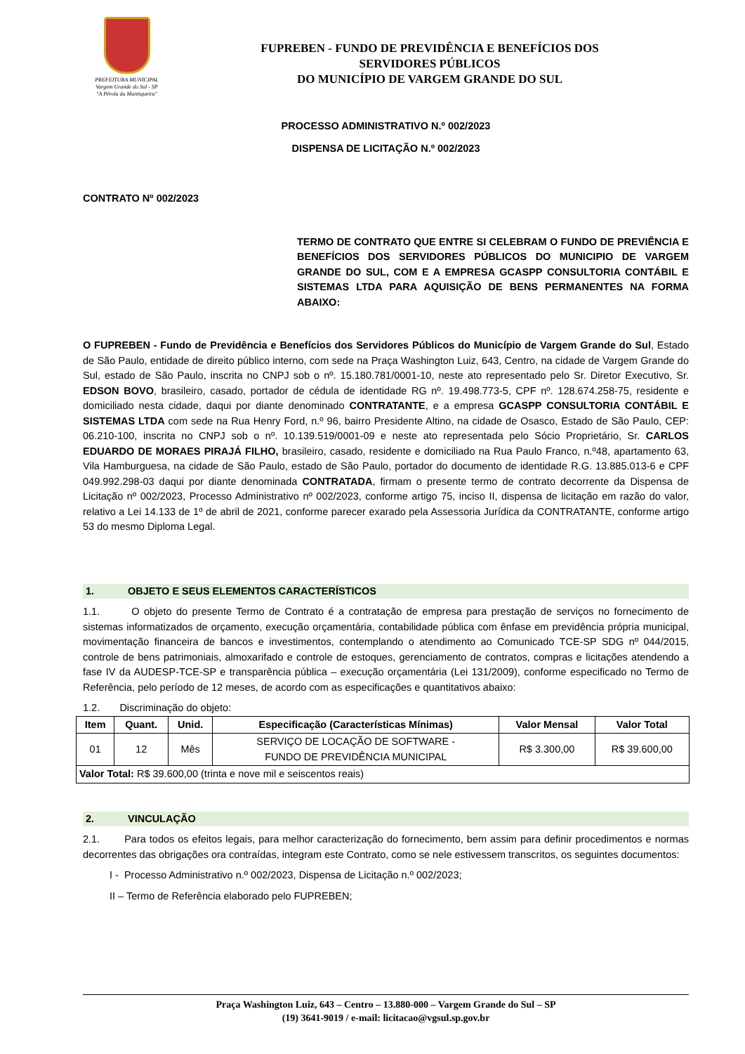PREFEITURA MUNICIPAL
Vargem Grande do Sul - SP
"A Pérola da Mantiqueira"
FUPREBEN - FUNDO DE PREVIDÊNCIA E BENEFÍCIOS DOS
SERVIDORES PÚBLICOS
DO MUNICÍPIO DE VARGEM GRANDE DO SUL
PROCESSO ADMINISTRATIVO N.º 002/2023
DISPENSA DE LICITAÇÃO N.º 002/2023
CONTRATO Nº 002/2023
TERMO DE CONTRATO QUE ENTRE SI CELEBRAM O FUNDO DE PREVIÊNCIA E BENEFÍCIOS DOS SERVIDORES PÚBLICOS DO MUNICIPIO DE VARGEM GRANDE DO SUL, COM E A EMPRESA GCASPP CONSULTORIA CONTÁBIL E SISTEMAS LTDA PARA AQUISIÇÃO DE BENS PERMANENTES NA FORMA ABAIXO:
O FUPREBEN - Fundo de Previdência e Benefícios dos Servidores Públicos do Município de Vargem Grande do Sul, Estado de São Paulo, entidade de direito público interno, com sede na Praça Washington Luiz, 643, Centro, na cidade de Vargem Grande do Sul, estado de São Paulo, inscrita no CNPJ sob o nº. 15.180.781/0001-10, neste ato representado pelo Sr. Diretor Executivo, Sr. EDSON BOVO, brasileiro, casado, portador de cédula de identidade RG nº. 19.498.773-5, CPF nº. 128.674.258-75, residente e domiciliado nesta cidade, daqui por diante denominado CONTRATANTE, e a empresa GCASPP CONSULTORIA CONTÁBIL E SISTEMAS LTDA com sede na Rua Henry Ford, n.º 96, bairro Presidente Altino, na cidade de Osasco, Estado de São Paulo, CEP: 06.210-100, inscrita no CNPJ sob o nº. 10.139.519/0001-09 e neste ato representada pelo Sócio Proprietário, Sr. CARLOS EDUARDO DE MORAES PIRAJÁ FILHO, brasileiro, casado, residente e domiciliado na Rua Paulo Franco, n.º48, apartamento 63, Vila Hamburguesa, na cidade de São Paulo, estado de São Paulo, portador do documento de identidade R.G. 13.885.013-6 e CPF 049.992.298-03 daqui por diante denominada CONTRATADA, firmam o presente termo de contrato decorrente da Dispensa de Licitação nº 002/2023, Processo Administrativo nº 002/2023, conforme artigo 75, inciso II, dispensa de licitação em razão do valor, relativo a Lei 14.133 de 1º de abril de 2021, conforme parecer exarado pela Assessoria Jurídica da CONTRATANTE, conforme artigo 53 do mesmo Diploma Legal.
1. OBJETO E SEUS ELEMENTOS CARACTERÍSTICOS
1.1. O objeto do presente Termo de Contrato é a contratação de empresa para prestação de serviços no fornecimento de sistemas informatizados de orçamento, execução orçamentária, contabilidade pública com ênfase em previdência própria municipal, movimentação financeira de bancos e investimentos, contemplando o atendimento ao Comunicado TCE-SP SDG nº 044/2015, controle de bens patrimoniais, almoxarifado e controle de estoques, gerenciamento de contratos, compras e licitações atendendo a fase IV da AUDESP-TCE-SP e transparência pública – execução orçamentária (Lei 131/2009), conforme especificado no Termo de Referência, pelo período de 12 meses, de acordo com as especificações e quantitativos abaixo:
1.2. Discriminação do objeto:
| Item | Quant. | Unid. | Especificação (Características Mínimas) | Valor Mensal | Valor Total |
| --- | --- | --- | --- | --- | --- |
| 01 | 12 | Mês | SERVIÇO DE LOCAÇÃO DE SOFTWARE - FUNDO DE PREVIDÊNCIA MUNICIPAL | R$ 3.300,00 | R$ 39.600,00 |
| Valor Total: R$ 39.600,00 (trinta e nove mil e seiscentos reais) | | | | | |
2. VINCULAÇÃO
2.1. Para todos os efeitos legais, para melhor caracterização do fornecimento, bem assim para definir procedimentos e normas decorrentes das obrigações ora contraídas, integram este Contrato, como se nele estivessem transcritos, os seguintes documentos:
I - Processo Administrativo n.º 002/2023, Dispensa de Licitação n.º 002/2023;
II – Termo de Referência elaborado pelo FUPREBEN;
Praça Washington Luiz, 643 – Centro – 13.880-000 – Vargem Grande do Sul – SP
(19) 3641-9019 / e-mail: licitacao@vgsul.sp.gov.br